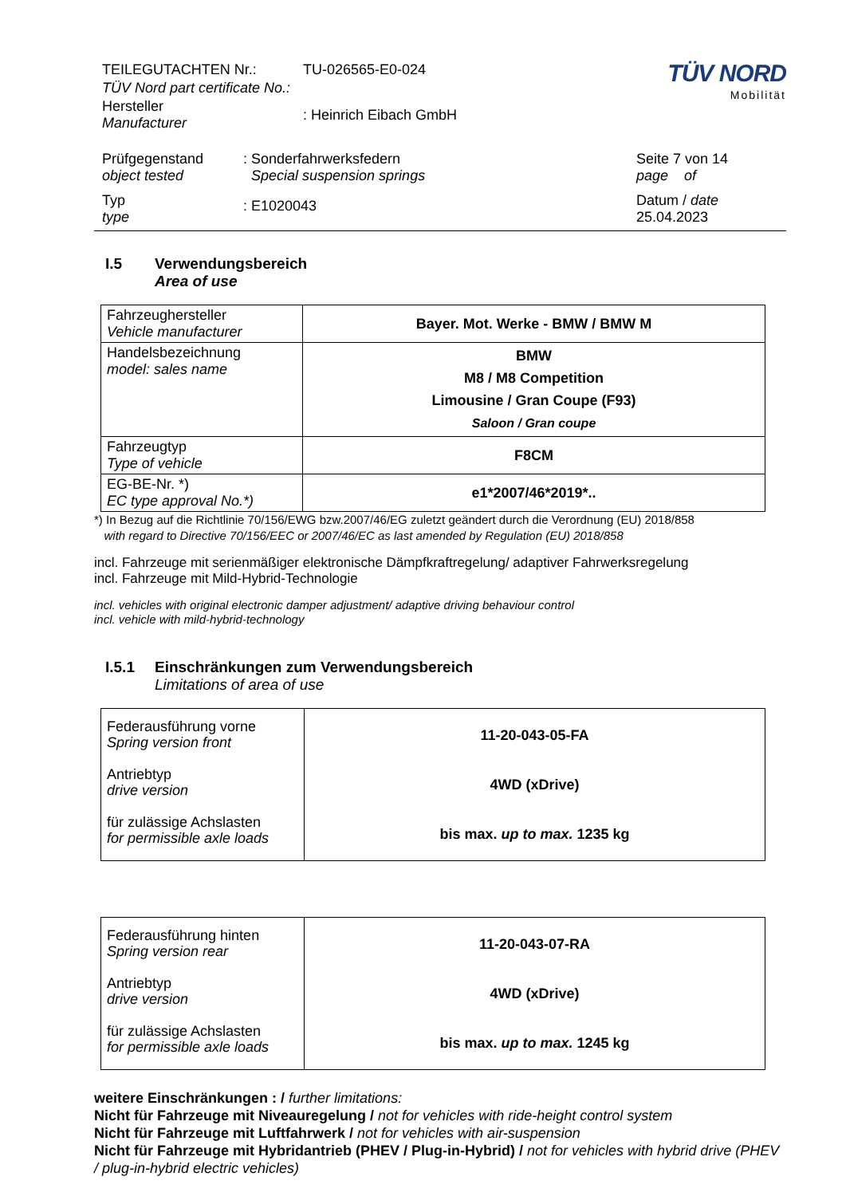| TEILEGUTACHTEN Nr.: | TU-026565-E0-024 |
| TÜV Nord part certificate No.: | |
| Hersteller Manufacturer | : Heinrich Eibach GmbH |
TÜV NORD
Mobilität
| Prüfgegenstand object tested | : Sonderfahrwerksfedern Special suspension springs |
| Typ type | : E1020043 |
| Seite 7 von 14 page of |
| Datum / date 25.04.2023 |
I.5 Verwendungsbereich
Area of use
| Fahrzeughersteller Vehicle manufacturer | Bayer. Mot. Werke - BMW / BMW M |
| Handelsbezeichnung model: sales name | BMW M8 / M8 Competition Limousine / Gran Coupe (F93) Saloon / Gran coupe |
| Fahrzeugtyp Type of vehicle | F8CM |
| EG-BE-Nr. *) EC type approval No.*) | e1*2007/46*2019*.. |
*) In Bezug auf die Richtlinie 70/156/EWG bzw.2007/46/EG zuletzt geändert durch die Verordnung (EU) 2018/858
with regard to Directive 70/156/EEC or 2007/46/EC as last amended by Regulation (EU) 2018/858
incl. Fahrzeuge mit serienmäßiger elektronische Dämpfkraftregelung/ adaptiver Fahrwerksregelung
incl. Fahrzeuge mit Mild-Hybrid-Technologie
incl. vehicles with original electronic damper adjustment/ adaptive driving behaviour control
incl. vehicle with mild-hybrid-technology
I.5.1 Einschränkungen zum Verwendungsbereich
Limitations of area of use
| Federausführung vorne Spring version front Antriebtyp drive version für zulässige Achslasten for permissible axle loads | 11-20-043-05-FA 4WD (xDrive) bis max. up to max. 1235 kg |
| Federausführung hinten Spring version rear Antriebtyp drive version für zulässige Achslasten for permissible axle loads | 11-20-043-07-RA 4WD (xDrive) bis max. up to max. 1245 kg |
weitere Einschränkungen : / further limitations:
Nicht für Fahrzeuge mit Niveauregelung / not for vehicles with ride-height control system
Nicht für Fahrzeuge mit Luftfahrwerk / not for vehicles with air-suspension
Nicht für Fahrzeuge mit Hybridantrieb (PHEV / Plug-in-Hybrid) / not for vehicles with hybrid drive (PHEV / plug-in-hybrid electric vehicles)